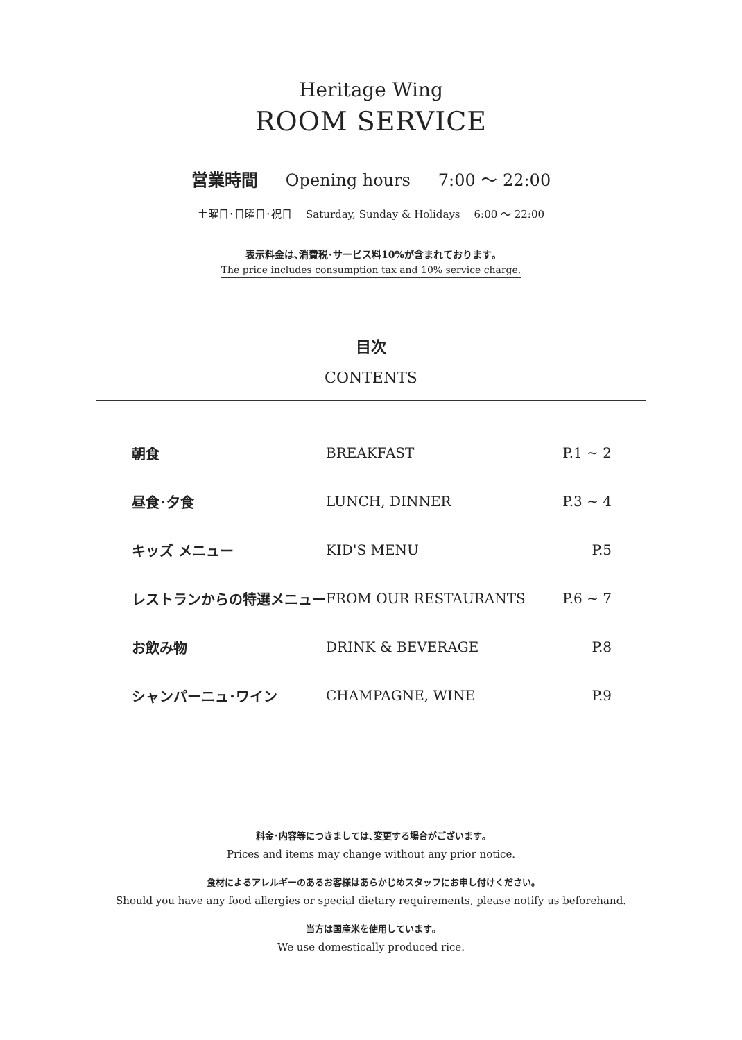Heritage Wing
ROOM SERVICE
営業時間 Opening hours 7:00 〜 22:00
土曜日･日曜日･祝日 Saturday, Sunday & Holidays 6:00 〜 22:00
表示料金は､消費税･サービス料10%が含まれております｡
The price includes consumption tax and 10% service charge.
目次
CONTENTS
| 朝食 | BREAKFAST | P.1 ~ 2 |
| 昼食･夕食 | LUNCH, DINNER | P.3 ~ 4 |
| キッズ メニュー | KID'S MENU | P.5 |
| レストランからの特選メニュー | FROM OUR RESTAURANTS | P.6 ~ 7 |
| お飲み物 | DRINK & BEVERAGE | P.8 |
| シャンパーニュ･ワイン | CHAMPAGNE, WINE | P.9 |
料金･内容等につきましては､変更する場合がございます｡
Prices and items may change without any prior notice.
食材によるアレルギーのあるお客様はあらかじめスタッフにお申し付けください｡
Should you have any food allergies or special dietary requirements, please notify us beforehand.
当方は国産米を使用しています｡
We use domestically produced rice.